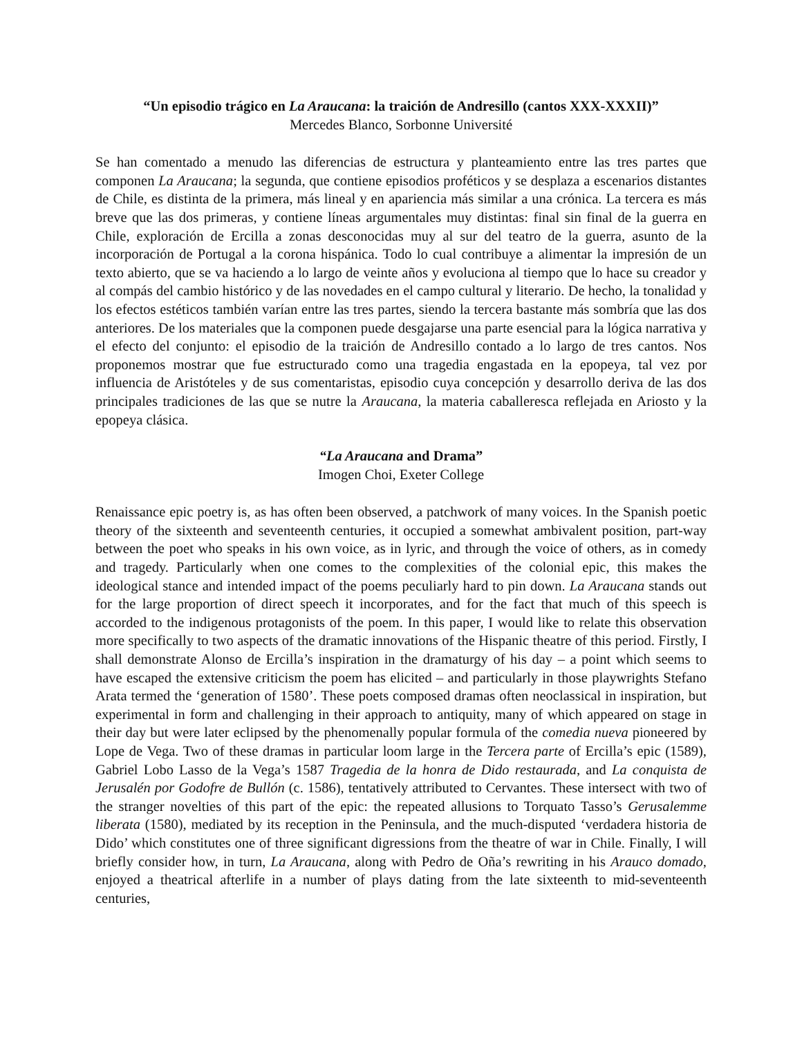“Un episodio trágico en La Araucana: la traición de Andresillo (cantos XXX-XXXII)”
Mercedes Blanco, Sorbonne Université
Se han comentado a menudo las diferencias de estructura y planteamiento entre las tres partes que componen La Araucana; la segunda, que contiene episodios proféticos y se desplaza a escenarios distantes de Chile, es distinta de la primera, más lineal y en apariencia más similar a una crónica. La tercera es más breve que las dos primeras, y contiene líneas argumentales muy distintas: final sin final de la guerra en Chile, exploración de Ercilla a zonas desconocidas muy al sur del teatro de la guerra, asunto de la incorporación de Portugal a la corona hispánica. Todo lo cual contribuye a alimentar la impresión de un texto abierto, que se va haciendo a lo largo de veinte años y evoluciona al tiempo que lo hace su creador y al compás del cambio histórico y de las novedades en el campo cultural y literario. De hecho, la tonalidad y los efectos estéticos también varían entre las tres partes, siendo la tercera bastante más sombría que las dos anteriores. De los materiales que la componen puede desgajarse una parte esencial para la lógica narrativa y el efecto del conjunto: el episodio de la traición de Andresillo contado a lo largo de tres cantos. Nos proponemos mostrar que fue estructurado como una tragedia engastada en la epopeya, tal vez por influencia de Aristóteles y de sus comentaristas, episodio cuya concepción y desarrollo deriva de las dos principales tradiciones de las que se nutre la Araucana, la materia caballeresca reflejada en Ariosto y la epopeya clásica.
“La Araucana and Drama”
Imogen Choi, Exeter College
Renaissance epic poetry is, as has often been observed, a patchwork of many voices. In the Spanish poetic theory of the sixteenth and seventeenth centuries, it occupied a somewhat ambivalent position, part-way between the poet who speaks in his own voice, as in lyric, and through the voice of others, as in comedy and tragedy. Particularly when one comes to the complexities of the colonial epic, this makes the ideological stance and intended impact of the poems peculiarly hard to pin down. La Araucana stands out for the large proportion of direct speech it incorporates, and for the fact that much of this speech is accorded to the indigenous protagonists of the poem. In this paper, I would like to relate this observation more specifically to two aspects of the dramatic innovations of the Hispanic theatre of this period. Firstly, I shall demonstrate Alonso de Ercilla’s inspiration in the dramaturgy of his day – a point which seems to have escaped the extensive criticism the poem has elicited – and particularly in those playwrights Stefano Arata termed the ‘generation of 1580’. These poets composed dramas often neoclassical in inspiration, but experimental in form and challenging in their approach to antiquity, many of which appeared on stage in their day but were later eclipsed by the phenomenally popular formula of the comedia nueva pioneered by Lope de Vega. Two of these dramas in particular loom large in the Tercera parte of Ercilla’s epic (1589), Gabriel Lobo Lasso de la Vega’s 1587 Tragedia de la honra de Dido restaurada, and La conquista de Jerusalén por Godofre de Bullón (c. 1586), tentatively attributed to Cervantes. These intersect with two of the stranger novelties of this part of the epic: the repeated allusions to Torquato Tasso’s Gerusalemme liberata (1580), mediated by its reception in the Peninsula, and the much-disputed ‘verdadera historia de Dido’ which constitutes one of three significant digressions from the theatre of war in Chile. Finally, I will briefly consider how, in turn, La Araucana, along with Pedro de Oña’s rewriting in his Arauco domado, enjoyed a theatrical afterlife in a number of plays dating from the late sixteenth to mid-seventeenth centuries,